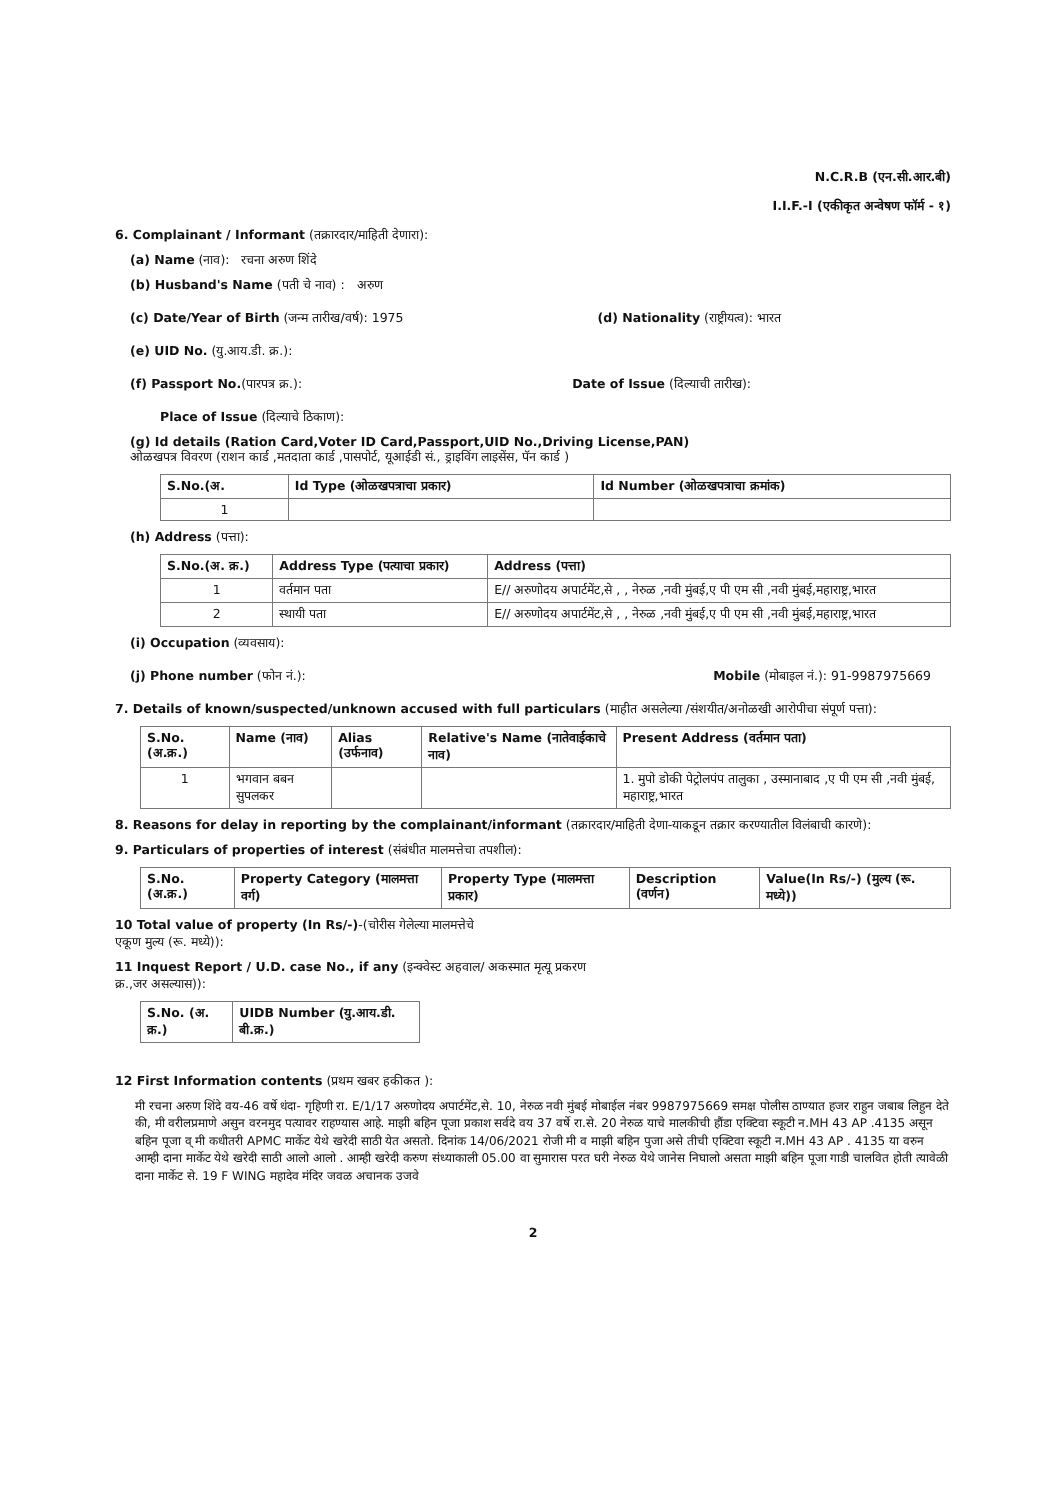N.C.R.B (एन.सी.आर.बी)
I.I.F.-I (एकीकृत अन्वेषण फॉर्म - १)
6. Complainant / Informant (तक्रारदार/माहिती देणारा):
(a) Name (नाव): रचना अरुण शिंदे
(b) Husband's Name (पती चे नाव) : अरुण
(c) Date/Year of Birth (जन्म तारीख/वर्ष): 1975
(d) Nationality (राष्ट्रीयत्व): भारत
(e) UID No. (यु.आय.डी. क्र.):
(f) Passport No.(पारपत्र क्र.):
Date of Issue (दिल्याची तारीख):
Place of Issue (दिल्याचे ठिकाण):
(g) Id details (Ration Card,Voter ID Card,Passport,UID No.,Driving License,PAN)
ओळखपत्र विवरण (राशन कार्ड ,मतदाता कार्ड ,पासपोर्ट, यूआईडी सं., ड्राइविंग लाइसेंस, पॅन कार्ड )
| S.No.(अ. | Id Type (ओळखपत्राचा प्रकार) | Id Number (ओळखपत्राचा क्रमांक) |
| --- | --- | --- |
| 1 | | |
(h) Address (पत्ता):
| S.No.(अ. क्र.) | Address Type (पत्याचा प्रकार) | Address (पत्ता) |
| --- | --- | --- |
| 1 | वर्तमान पता | E// अरुणोदय अपार्टमेंट,से , , नेरुळ ,नवी मुंबई,ए पी एम सी ,नवी मुंबई,महाराष्ट्र,भारत |
| 2 | स्थायी पता | E// अरुणोदय अपार्टमेंट,से , , नेरुळ ,नवी मुंबई,ए पी एम सी ,नवी मुंबई,महाराष्ट्र,भारत |
(i) Occupation (व्यवसाय):
(j) Phone number (फोन नं.): Mobile (मोबाइल नं.): 91-9987975669
7. Details of known/suspected/unknown accused with full particulars (माहीत असलेल्या /संशयीत/अनोळखी आरोपीचा संपूर्ण पत्ता):
| S.No. (अ.क्र.) | Name (नाव) | Alias (उर्फनाव) | Relative's Name (नातेवाईकाचे नाव) | Present Address (वर्तमान पता) |
| --- | --- | --- | --- | --- |
| 1 | भगवान बबन सुपलकर | | | 1. मुपो डोकी पेट्रोलपंप तालुका , उस्मानाबाद ,ए पी एम सी ,नवी मुंबई, महाराष्ट्र,भारत |
8. Reasons for delay in reporting by the complainant/informant (तक्रारदार/माहिती देणा-याकडून तक्रार करण्यातील विलंबाची कारणे):
9. Particulars of properties of interest (संबंधीत मालमत्तेचा तपशील):
| S.No. (अ.क्र.) | Property Category (मालमत्ता वर्ग) | Property Type (मालमत्ता प्रकार) | Description (वर्णन) | Value(In Rs/-) (मुल्य (रू. मध्ये)) |
| --- | --- | --- | --- | --- |
10 Total value of property (In Rs/-)-(चोरीस गेलेल्या मालमत्तेचे
एकूण मुल्य (रू. मध्ये)):
11 Inquest Report / U.D. case No., if any (इन्क्वेस्ट अहवाल/ अकस्मात मृत्यू प्रकरण
क्र.,जर असल्यास)):
| S.No. (अ. क्र.) | UIDB Number (यु.आय.डी. बी.क्र.) |
| --- | --- |
12 First Information contents (प्रथम खबर हकीकत ):
मी रचना अरुण शिंदे वय-46 वर्षे धंदा- गृहिणी रा. E/1/17 अरुणोदय अपार्टमेंट,से. 10, नेरुळ नवी मुंबई मोबाईल नंबर 9987975669 समक्ष पोलीस ठाण्यात हजर राहुन जबाब लिहुन देते की, मी वरीलप्रमाणे असुन वरनमुद पत्यावर राहण्यास आहे. माझी बहिन पूजा प्रकाश सर्वदे वय 37 वर्षे रा.से. 20 नेरुळ याचे मालकीची हौंडा एक्टिवा स्कूटी न.MH 43 AP .4135 असून बहिन पूजा व् मी कधीतरी APMC मार्केट येथे खरेदी साठी येत असतो. दिनांक 14/06/2021 रोजी मी व माझी बहिन पुजा असे तीची एक्टिवा स्कूटी न.MH 43 AP . 4135 या वरुन आम्ही दाना मार्केट येथे खरेदी साठी आलो आलो . आम्ही खरेदी करुण संध्याकाली 05.00 वा सुमारास परत घरी नेरुळ येथे जानेस निघालो असता माझी बहिन पूजा गाडी चालवित होती त्यावेळी दाना मार्केट से. 19 F WING महादेव मंदिर जवळ अचानक उजवे
2